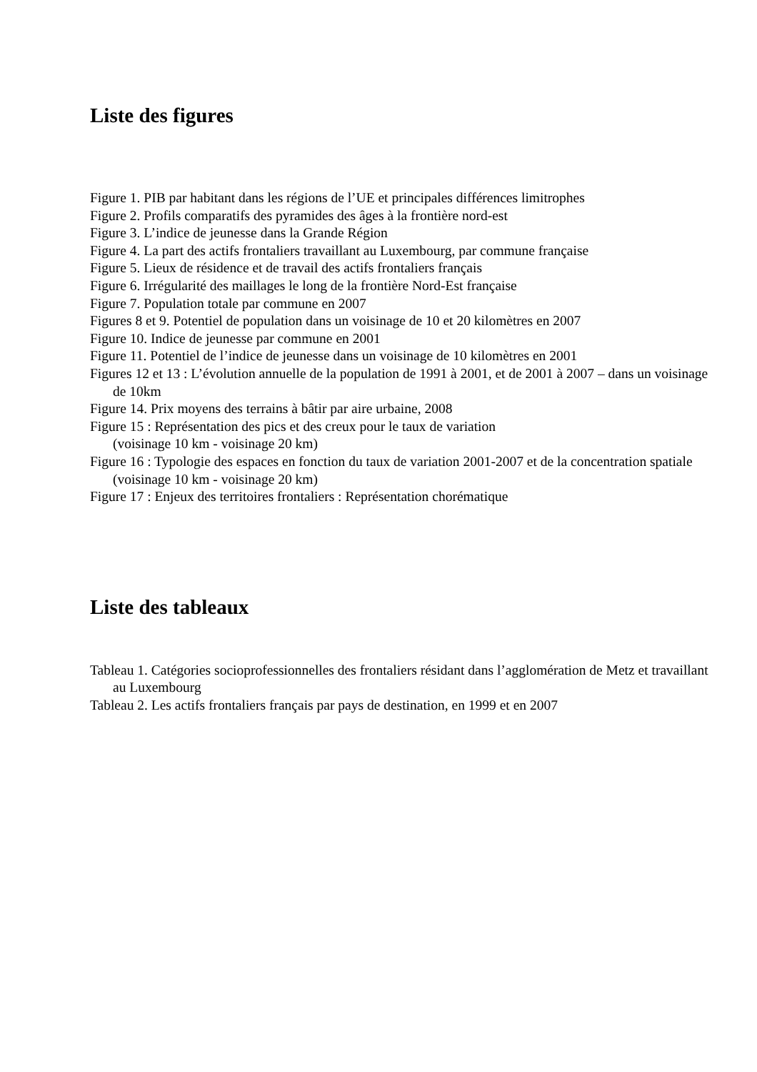Liste des figures
Figure 1. PIB par habitant dans les régions de l’UE et principales différences limitrophes
Figure 2. Profils comparatifs des pyramides des âges à la frontière nord-est
Figure 3. L’indice de jeunesse dans la Grande Région
Figure 4. La part des actifs frontaliers travaillant au Luxembourg, par commune française
Figure 5. Lieux de résidence et de travail des actifs frontaliers français
Figure 6. Irrégularité des maillages le long de la frontière Nord-Est française
Figure 7. Population totale par commune en 2007
Figures 8 et 9. Potentiel de population dans un voisinage de 10 et 20 kilomètres en 2007
Figure 10. Indice de jeunesse par commune en 2001
Figure 11. Potentiel de l’indice de jeunesse dans un voisinage de 10 kilomètres en 2001
Figures 12 et 13 : L’évolution annuelle de la population de 1991 à 2001, et de 2001 à 2007 – dans un voisinage de 10km
Figure 14. Prix moyens des terrains à bâtir par aire urbaine, 2008
Figure 15 : Représentation des pics et des creux pour le taux de variation
(voisinage 10 km - voisinage 20 km)
Figure 16 : Typologie des espaces en fonction du taux de variation 2001-2007 et de la concentration spatiale (voisinage 10 km - voisinage 20 km)
Figure 17 : Enjeux des territoires frontaliers : Représentation chorématique
Liste des tableaux
Tableau 1. Catégories socioprofessionnelles des frontaliers résidant dans l’agglomération de Metz et travaillant au Luxembourg
Tableau 2. Les actifs frontaliers français par pays de destination, en 1999 et en 2007